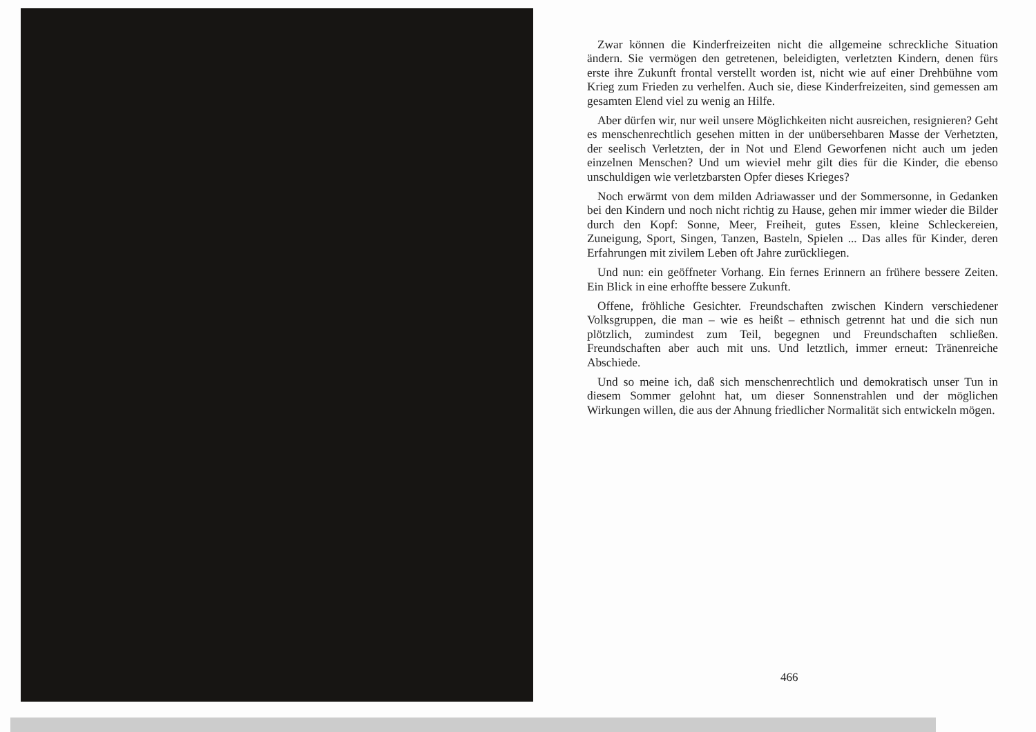Zwar können die Kinderfreizeiten nicht die allgemeine schreckliche Situation ändern. Sie vermögen den getretenen, beleidigten, verletzten Kindern, denen fürs erste ihre Zukunft frontal verstellt worden ist, nicht wie auf einer Drehbühne vom Krieg zum Frieden zu verhelfen. Auch sie, diese Kinderfreizeiten, sind gemessen am gesamten Elend viel zu wenig an Hilfe.
Aber dürfen wir, nur weil unsere Möglichkeiten nicht ausreichen, resignieren? Geht es menschenrechtlich gesehen mitten in der unübersehbaren Masse der Verhetzten, der seelisch Verletzten, der in Not und Elend Geworfenen nicht auch um jeden einzelnen Menschen? Und um wieviel mehr gilt dies für die Kinder, die ebenso unschuldigen wie verletzbarsten Opfer dieses Krieges?
Noch erwärmt von dem milden Adriawasser und der Sommersonne, in Gedanken bei den Kindern und noch nicht richtig zu Hause, gehen mir immer wieder die Bilder durch den Kopf: Sonne, Meer, Freiheit, gutes Essen, kleine Schleckereien, Zuneigung, Sport, Singen, Tanzen, Basteln, Spielen ... Das alles für Kinder, deren Erfahrungen mit zivilem Leben oft Jahre zurückliegen.
Und nun: ein geöffneter Vorhang. Ein fernes Erinnern an frühere bessere Zeiten. Ein Blick in eine erhoffte bessere Zukunft.
Offene, fröhliche Gesichter. Freundschaften zwischen Kindern verschiedener Volksgruppen, die man – wie es heißt – ethnisch getrennt hat und die sich nun plötzlich, zumindest zum Teil, begegnen und Freundschaften schließen. Freundschaften aber auch mit uns. Und letztlich, immer erneut: Tränenreiche Abschiede.
Und so meine ich, daß sich menschenrechtlich und demokratisch unser Tun in diesem Sommer gelohnt hat, um dieser Sonnenstrahlen und der möglichen Wirkungen willen, die aus der Ahnung friedlicher Normalität sich entwickeln mögen.
466